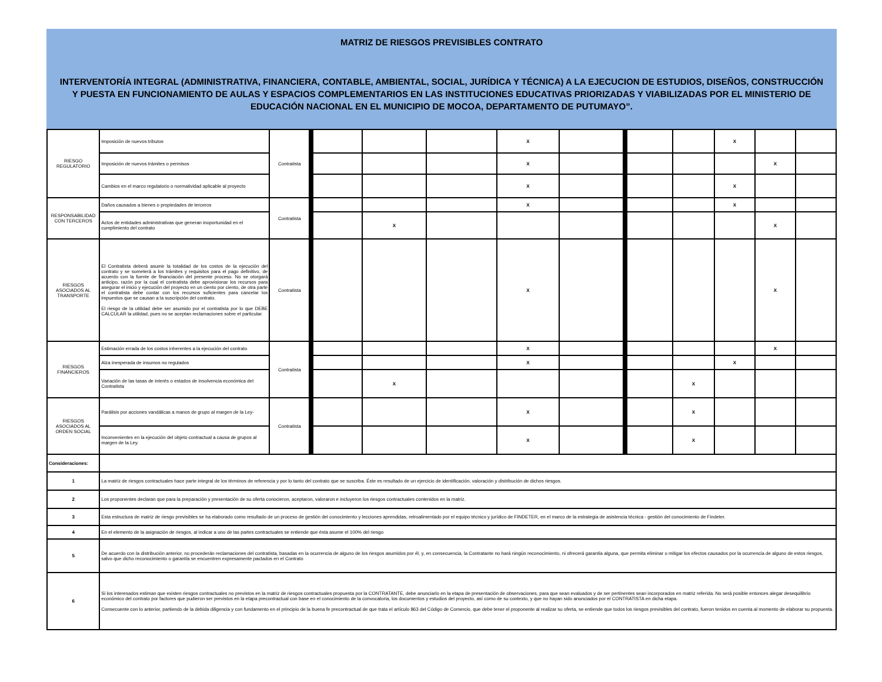MATRIZ DE RIESGOS PREVISIBLES CONTRATO
INTERVENTORÍA INTEGRAL (ADMINISTRATIVA, FINANCIERA, CONTABLE, AMBIENTAL, SOCIAL, JURÍDICA Y TÉCNICA) A LA EJECUCION DE ESTUDIOS, DISEÑOS, CONSTRUCCIÓN Y PUESTA EN FUNCIONAMIENTO DE AULAS Y ESPACIOS COMPLEMENTARIOS EN LAS INSTITUCIONES EDUCATIVAS PRIORIZADAS Y VIABILIZADAS POR EL MINISTERIO DE EDUCACIÓN NACIONAL EN EL MUNICIPIO DE MOCOA, DEPARTAMENTO DE PUTUMAYO”.
| RIESGO REGULATORIO | Imposición de nuevos tributos | Contratista | | | | X | | | | X | | |
| | Imposición de nuevos trámites o permisos | | | | | X | | | | | X | |
| | Cambios en el marco regulatorio o normatividad aplicable al proyecto | | | | | X | | | | X | | |
| RESPONSABILIDAD CON TERCEROS | Daños causados a bienes o propiedades de terceros | Contratista | | | | X | | | | X | | |
| | Actos de entidades administrativas que generan inoportunidad en el cumplimiento del contrato | | | X | | | | | | | X | |
| RIESGOS ASOCIADOS AL TRANSPORTE | El Contratista deberá asumir la totalidad de los costos de la ejecución del contrato y se someterá a los trámites y requisitos para el pago definitivo, de acuerdo con la fuente de financiación del presente proceso. No se otorgará anticipo, razón por la cual el contratista debe aprovisionar los recursos para asegurar el inicio y ejecución del proyecto en un ciento por ciento, de otra parte el contratista debe contar con los recursos suficientes para cancelar los impuestos que se causan a la suscripción del contrato. El riesgo de la utilidad debe ser asumido por el contratista por lo que DEBE CALCULAR la utilidad, pues no se aceptan reclamaciones sobre el particular. | Contratista | | | | X | | | | | X | |
| RIESGOS FINANCIEROS | Estimación errada de los costos inherentes a la ejecución del contrato | Contratista | | | | X | | | | | X | |
| | Alza inesperada de insumos no regulados | | | | | X | | | | X | | |
| | Variación de las tasas de interés o estados de insolvencia económica del Contratista | | | X | | | | | X | | | |
| RIESGOS ASOCIADOS AL ORDEN SOCIAL | Parálisis por acciones vandálicas a manos de grupo al margen de la Ley- | Contratista | | | | X | | | X | | | |
| | Inconvenientes en la ejecución del objeto contractual a causa de grupos al margen de la Ley. | | | | | X | | | X | | | |
| Consideraciones: | | | | | | | | | | | | |
| 1 | La matriz de riesgos contractuales hace parte integral de los términos de referencia y por lo tanto del contrato que se suscriba. Éste es resultado de un ejercicio de identificación, valoración y distribución de dichos riesgos. | | | | | | | | | | | |
| 2 | Los proponentes declaran que para la preparación y presentación de su oferta conocieron, aceptaron, valoraron e incluyeron los riesgos contractuales contenidos en la matriz. | | | | | | | | | | | |
| 3 | Esta estructura de matriz de riesgo previsibles se ha elaborado como resultado de un proceso de gestión del conocimiento y lecciones aprendidas, retroalimentado por el equipo técnico y jurídico de FINDETER, en el marco de la estrategia de asistencia técnica - gestión del conocimiento de Findeter. | | | | | | | | | | | |
| 4 | En el elemento de la asignación de riesgos, al indicar a uno de las partes contractuales se entiende que ésta asume el 100% del riesgo | | | | | | | | | | | |
| 5 | De acuerdo con la distribución anterior, no procederán reclamaciones del contratista, basadas en la ocurrencia de alguno de los riesgos asumidos por él, y, en consecuencia, la Contratante no hará ningún reconocimiento, ni ofrecerá garantía alguna, que permita eliminar o mitigar los efectos causados por la ocurrencia de alguno de estos riesgos, salvo que dicho reconocimiento o garantía se encuentren expresamente pactados en el Contrato | | | | | | | | | | | |
| 6 | Si los interesados estiman que existen riesgos contractuales no previstos en la matriz de riesgos contractuales propuesta por la CONTRATANTE, debe anunciarlo en la etapa de presentación de observaciones, para que sean evaluados y de ser pertinentes sean incorporados en matriz referida. No será posible entonces alegar desequilibrio económico del contrato por factores que pudieron ser previstos en la etapa precontractual con base en el conocimiento de la convocatoria, los documentos y estudios del proyecto, así como de su contexto, y que no hayan sido anunciados por el CONTRATISTA en dicha etapa. Consecuente con lo anterior, partiendo de la debida diligencia y con fundamento en el principio de la buena fe precontractual de que trata el artículo 863 del Código de Comercio, que debe tener el proponente al realizar su oferta, se entiende que todos los riesgos previsibles del contrato, fueron tenidos en cuenta al momento de elaborar su propuesta. | | | | | | | | | | | |